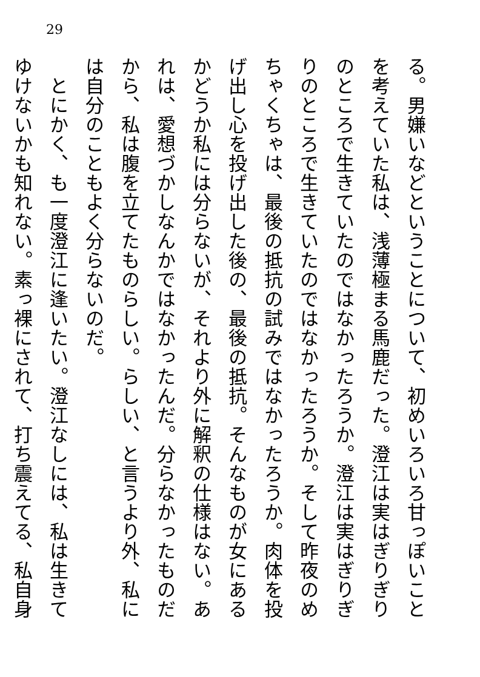29
る。男嫌いなどということについて、初めいろいろ甘っぽいことを考えていた私は、浅薄極まる馬鹿だった。澄江は実はぎりぎりのところで生きていたのではなかったろうか。澄江は実はぎりぎりのところで生きていたのではなかったろうか。そして昨夜のめちゃくちゃは、最後の抵抗の試みではなかったろうか。肉体を投げ出し心を投げ出した後の、最後の抵抗。そんなものが女にあるかどうか私には分らないが、それより外に解釈の仕様はない。あれは、愛想づかしなんかではなかったんだ。分らなかったものだから、私は腹を立てたものらしい。らしい、と言うより外、私には自分のこともよく分らないのだ。
　とにかく、も一度澄江に逢いたい。澄江なしには、私は生きてゆけないかも知れない。素っ裸にされて、打ち震えてる、私自身